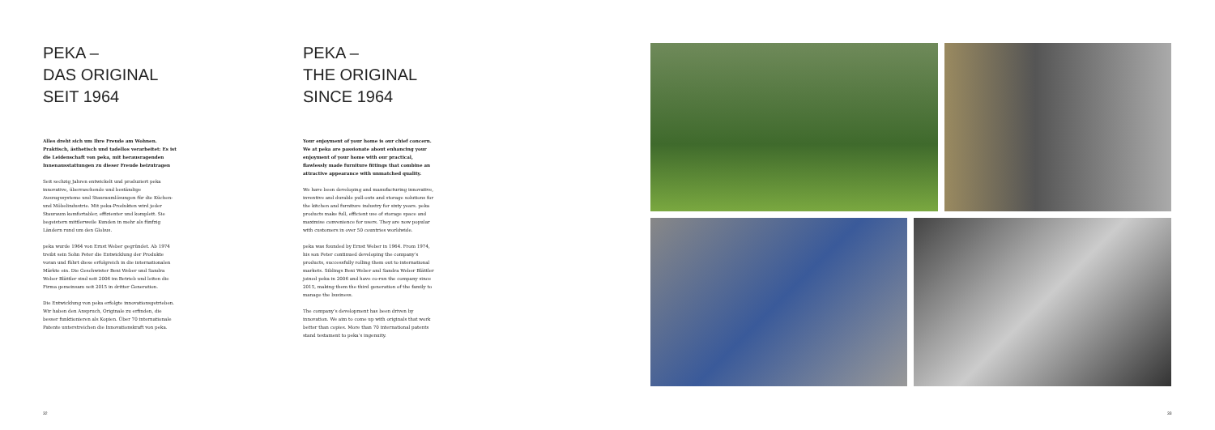PEKA –
DAS ORIGINAL
SEIT 1964
Alles dreht sich um Ihre Freude am Wohnen. Praktisch, ästhetisch und tadellos verarbeitet: Es ist die Leidenschaft von peka, mit herausragenden Innenausstattungen zu dieser Freude beizutragen
Seit sechzig Jahren entwickelt und produziert peka innovative, überraschende und beständige Auszugssysteme und Stauraumlösungen für die Küchen- und Möbelindustrie. Mit peka-Produkten wird jeder Stauraum komfortabler, effizienter und komplett. Sie begeistern mittlerweile Kunden in mehr als fünfzig Ländern rund um den Globus.
peka wurde 1964 von Ernst Weber gegründet. Ab 1974 treibt sein Sohn Peter die Entwicklung der Produkte voran und führt diese erfolgreich in die internationalen Märkte ein. Die Geschwister Beni Weber und Sandra Weber Blättler sind seit 2006 im Betrieb und leiten die Firma gemeinsam seit 2015 in dritter Generation.
Die Entwicklung von peka erfolgte innovationsgetrieben. Wir haben den Anspruch, Originale zu erfinden, die besser funktionieren als Kopien. Über 70 internationale Patente unterstreichen die Innovationskraft von peka.
PEKA –
THE ORIGINAL
SINCE 1964
Your enjoyment of your home is our chief concern. We at peka are passionate about enhancing your enjoyment of your home with our practical, flawlessly made furniture fittings that combine an attractive appearance with unmatched quality.
We have been developing and manufacturing innovative, inventive and durable pull-outs and storage solutions for the kitchen and furniture industry for sixty years. peka products make full, efficient use of storage space and maximise convenience for users. They are now popular with customers in over 50 countries worldwide.
peka was founded by Ernst Weber in 1964. From 1974, his son Peter continued developing the company’s products, successfully rolling them out to international markets. Siblings Beni Weber and Sandra Weber Blättler joined peka in 2006 and have co-run the company since 2015, making them the third generation of the family to manage the business.
The company’s development has been driven by innovation. We aim to come up with originals that work better than copies. More than 70 international patents stand testament to peka’s ingenuity.
32 33